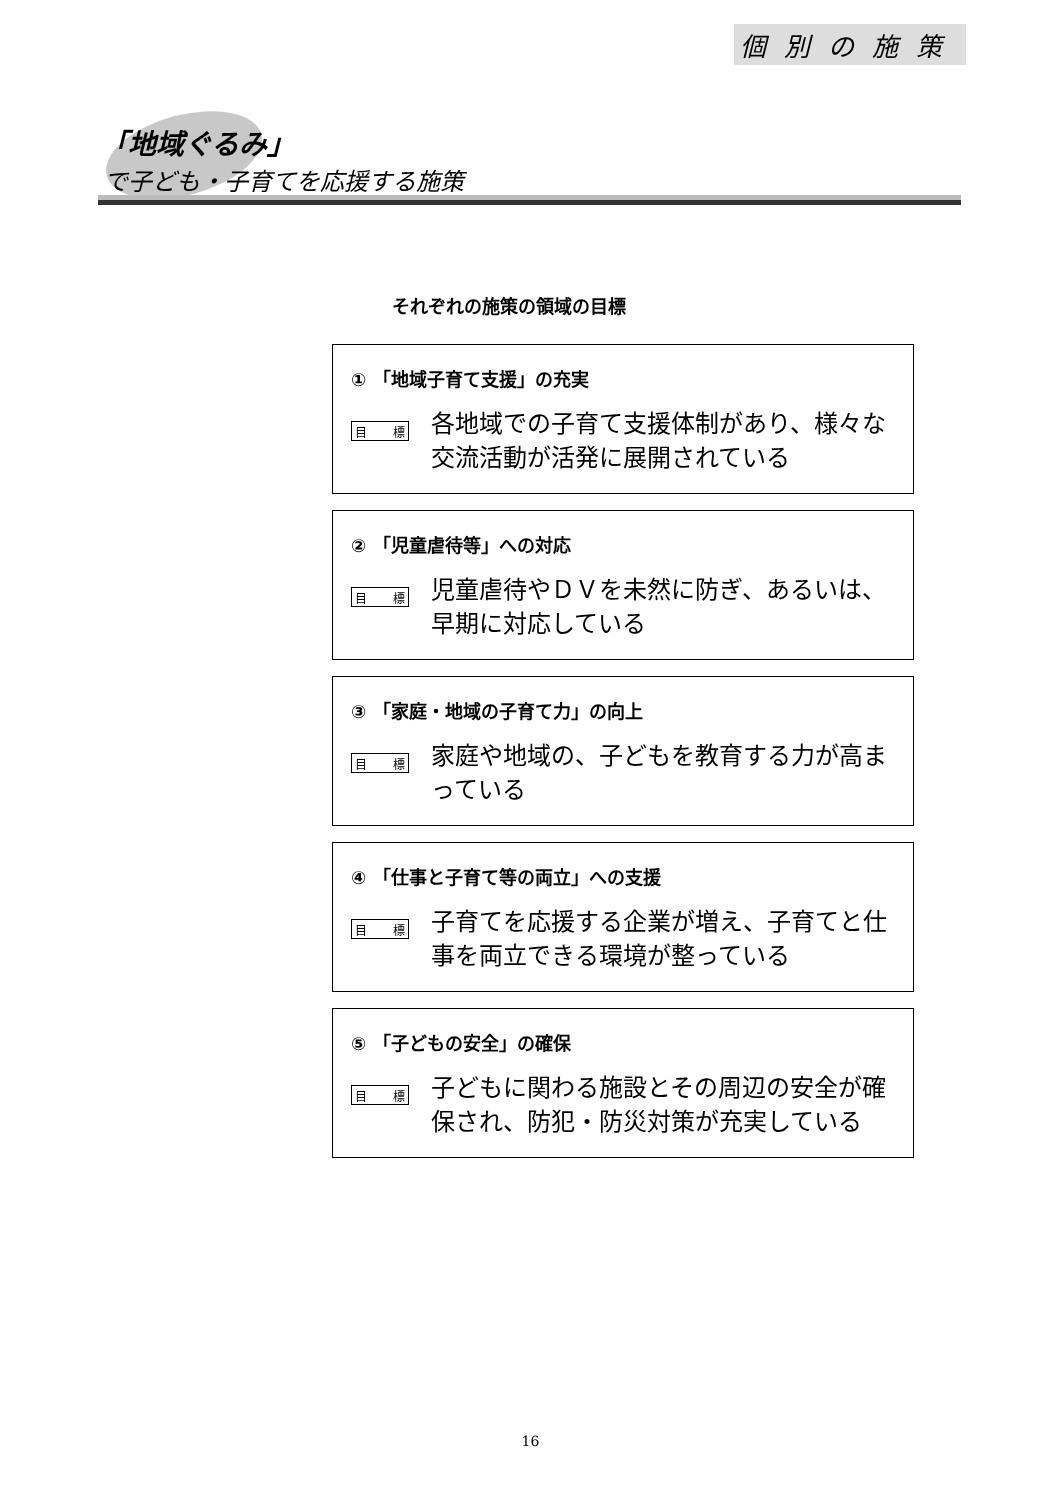個別の施策
「地域ぐるみ」
で子ども・子育てを応援する施策
それぞれの施策の領域の目標
① 「地域子育て支援」の充実
目 標
各地域での子育て支援体制があり、様々な交流活動が活発に展開されている
② 「児童虐待等」への対応
目 標
児童虐待やＤＶを未然に防ぎ、あるいは、早期に対応している
③ 「家庭・地域の子育て力」の向上
目 標
家庭や地域の、子どもを教育する力が高まっている
④ 「仕事と子育て等の両立」への支援
目 標
子育てを応援する企業が増え、子育てと仕事を両立できる環境が整っている
⑤ 「子どもの安全」の確保
目 標
子どもに関わる施設とその周辺の安全が確保され、防犯・防災対策が充実している
16